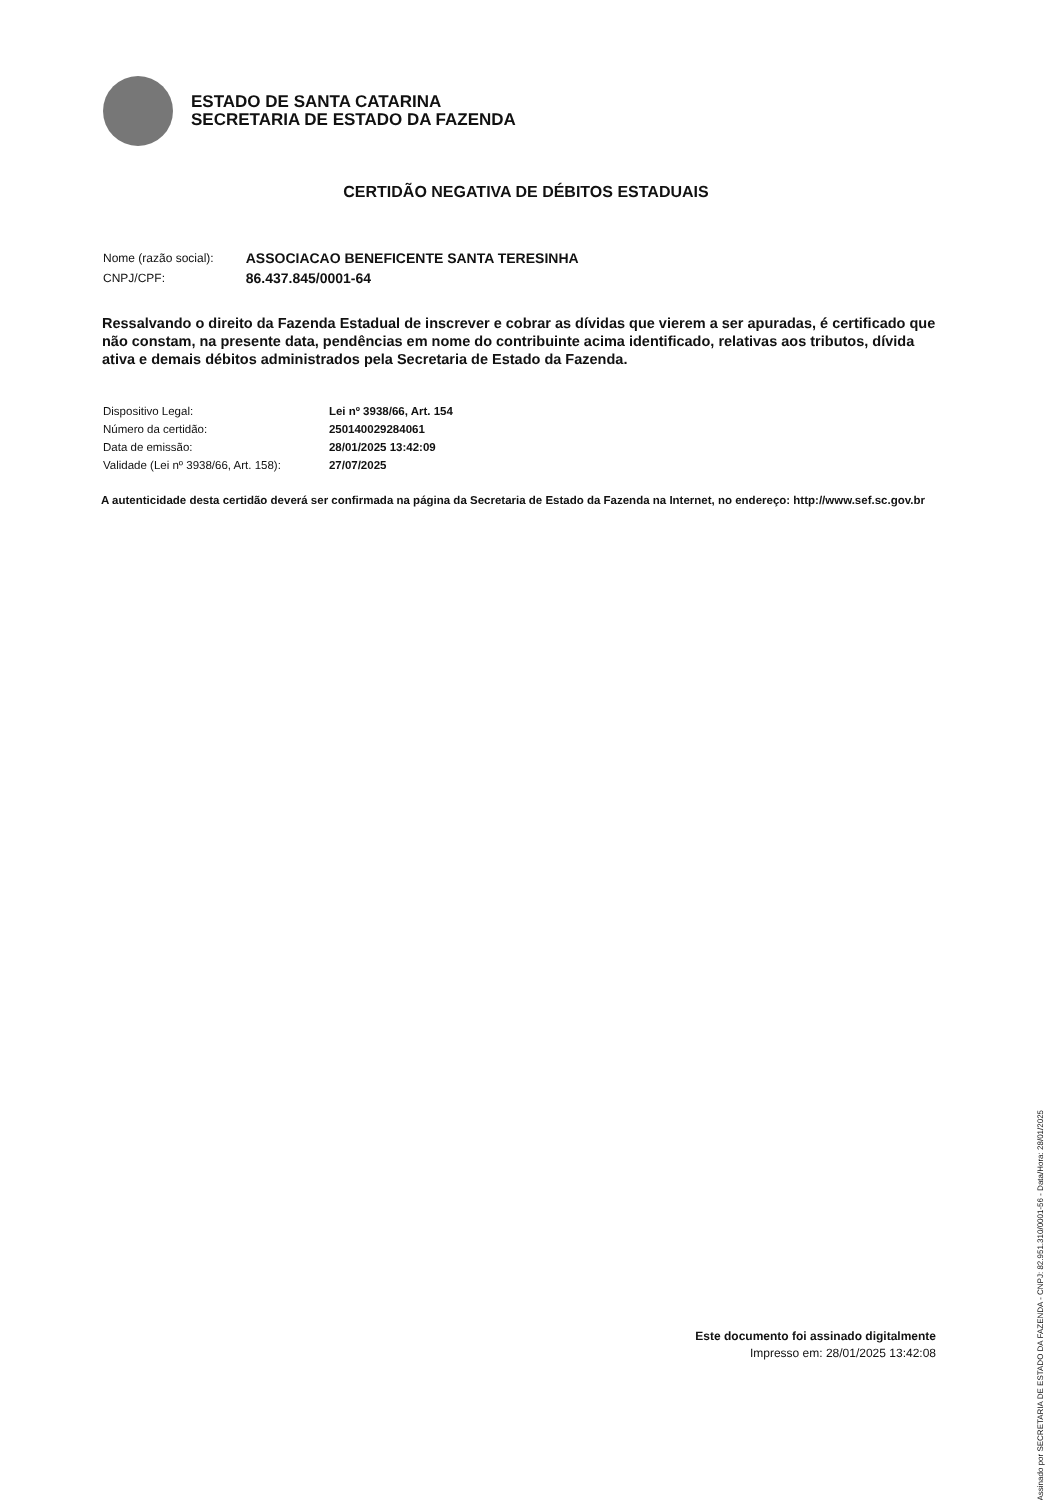ESTADO DE SANTA CATARINA
SECRETARIA DE ESTADO DA FAZENDA
CERTIDÃO NEGATIVA DE DÉBITOS ESTADUAIS
| Nome (razão social): | ASSOCIACAO BENEFICENTE SANTA TERESINHA |
| CNPJ/CPF: | 86.437.845/0001-64 |
Ressalvando o direito da Fazenda Estadual de inscrever e cobrar as dívidas que vierem a ser apuradas, é certificado que não constam, na presente data, pendências em nome do contribuinte acima identificado, relativas aos tributos, dívida ativa e demais débitos administrados pela Secretaria de Estado da Fazenda.
| Dispositivo Legal: | Lei nº 3938/66, Art. 154 |
| Número da certidão: | 250140029284061 |
| Data de emissão: | 28/01/2025 13:42:09 |
| Validade (Lei nº 3938/66, Art. 158): | 27/07/2025 |
A autenticidade desta certidão deverá ser confirmada na página da Secretaria de Estado da Fazenda na Internet, no endereço: http://www.sef.sc.gov.br
Este documento foi assinado digitalmente
Impresso em: 28/01/2025 13:42:08
Assinado por SECRETARIA DE ESTADO DA FAZENDA - CNPJ: 82.951.310/0001-56 - Data/Hora: 28/01/2025